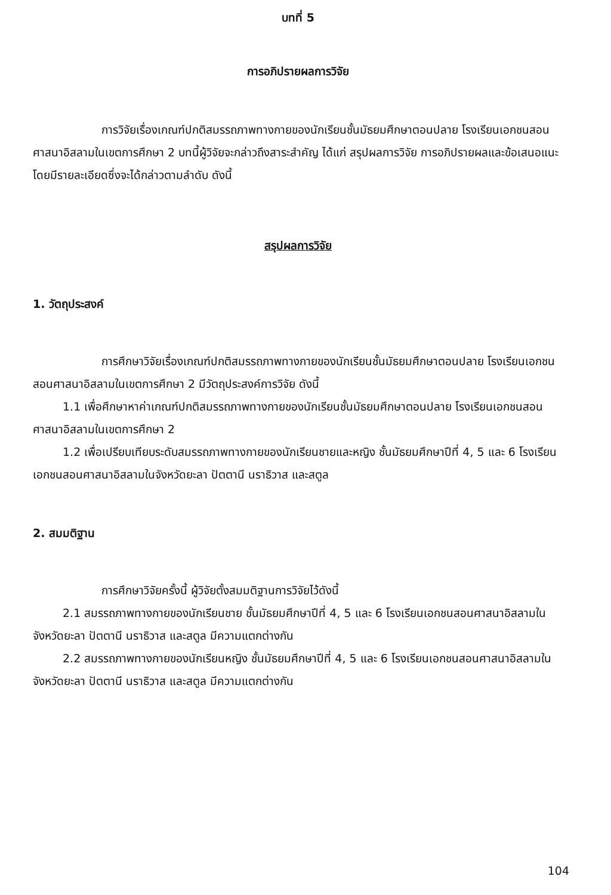บทที่ 5
การอภิปรายผลการวิจัย
การวิจัยเรื่องเกณฑ์ปกติสมรรถภาพทางกายของนักเรียนชั้นมัธยมศึกษาตอนปลาย โรงเรียนเอกชนสอนศาสนาอิสลามในเขตการศึกษา 2 บทนี้ผู้วิจัยจะกล่าวถึงสาระสำคัญ ได้แก่ สรุปผลการวิจัย การอภิปรายผลและข้อเสนอแนะ โดยมีรายละเอียดซึ่งจะได้กล่าวตามลำดับ ดังนี้
สรุปผลการวิจัย
1. วัตถุประสงค์
การศึกษาวิจัยเรื่องเกณฑ์ปกติสมรรถภาพทางกายของนักเรียนชั้นมัธยมศึกษาตอนปลาย โรงเรียนเอกชนสอนศาสนาอิสลามในเขตการศึกษา 2 มีวัตถุประสงค์การวิจัย ดังนี้
1.1 เพื่อศึกษาหาค่าเกณฑ์ปกติสมรรถภาพทางกายของนักเรียนชั้นมัธยมศึกษาตอนปลาย โรงเรียนเอกชนสอนศาสนาอิสลามในเขตการศึกษา 2
1.2 เพื่อเปรียบเทียบระดับสมรรถภาพทางกายของนักเรียนชายและหญิง ชั้นมัธยมศึกษาปีที่ 4, 5 และ 6 โรงเรียนเอกชนสอนศาสนาอิสลามในจังหวัดยะลา ปัตตานี นราธิวาส และสตูล
2. สมมติฐาน
การศึกษาวิจัยครั้งนี้ ผู้วิจัยตั้งสมมติฐานการวิจัยไว้ดังนี้
2.1 สมรรถภาพทางกายของนักเรียนชาย ชั้นมัธยมศึกษาปีที่ 4, 5 และ 6 โรงเรียนเอกชนสอนศาสนาอิสลามในจังหวัดยะลา ปัตตานี นราธิวาส และสตูล มีความแตกต่างกัน
2.2 สมรรถภาพทางกายของนักเรียนหญิง ชั้นมัธยมศึกษาปีที่ 4, 5 และ 6 โรงเรียนเอกชนสอนศาสนาอิสลามในจังหวัดยะลา ปัตตานี นราธิวาส และสตูล มีความแตกต่างกัน
104